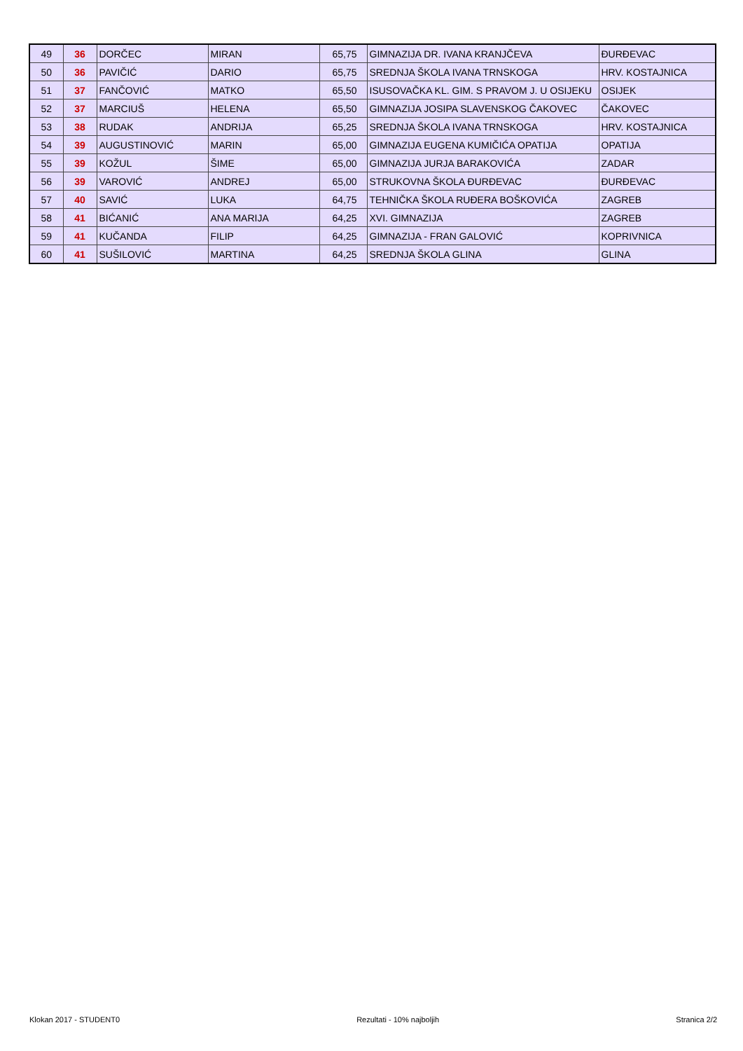| 49 | 36 | DORČEC | MIRAN | 65,75 | GIMNAZIJA DR. IVANA KRANJČEVA | ĐURĐEVAC |
| 50 | 36 | PAVIČIĆ | DARIO | 65,75 | SREDNJA ŠKOLA IVANA TRNSKOGA | HRV. KOSTAJNICA |
| 51 | 37 | FANČOVIĆ | MATKO | 65,50 | ISUSOVAČKA KL. GIM. S PRAVOM J. U OSIJEKU | OSIJEK |
| 52 | 37 | MARCIUŠ | HELENA | 65,50 | GIMNAZIJA JOSIPA SLAVENSKOG ČAKOVEC | ČAKOVEC |
| 53 | 38 | RUDAK | ANDRIJA | 65,25 | SREDNJA ŠKOLA IVANA TRNSKOGA | HRV. KOSTAJNICA |
| 54 | 39 | AUGUSTINOVIĆ | MARIN | 65,00 | GIMNAZIJA EUGENA KUMIČIĆA OPATIJA | OPATIJA |
| 55 | 39 | KOŽUL | ŠIME | 65,00 | GIMNAZIJA JURJA BARAKOVIĆA | ZADAR |
| 56 | 39 | VAROVIĆ | ANDREJ | 65,00 | STRUKOVNA ŠKOLA ĐURĐEVAC | ĐURĐEVAC |
| 57 | 40 | SAVIĆ | LUKA | 64,75 | TEHNIČKA ŠKOLA RUĐERA BOŠKOVIĆA | ZAGREB |
| 58 | 41 | BIĆANIĆ | ANA MARIJA | 64,25 | XVI. GIMNAZIJA | ZAGREB |
| 59 | 41 | KUČANDA | FILIP | 64,25 | GIMNAZIJA - FRAN GALOVIĆ | KOPRIVNICA |
| 60 | 41 | SUŠILOVIĆ | MARTINA | 64,25 | SREDNJA ŠKOLA GLINA | GLINA |
Klokan 2017 - STUDENT0 Rezultati - 10% najboljih Stranica 2/2